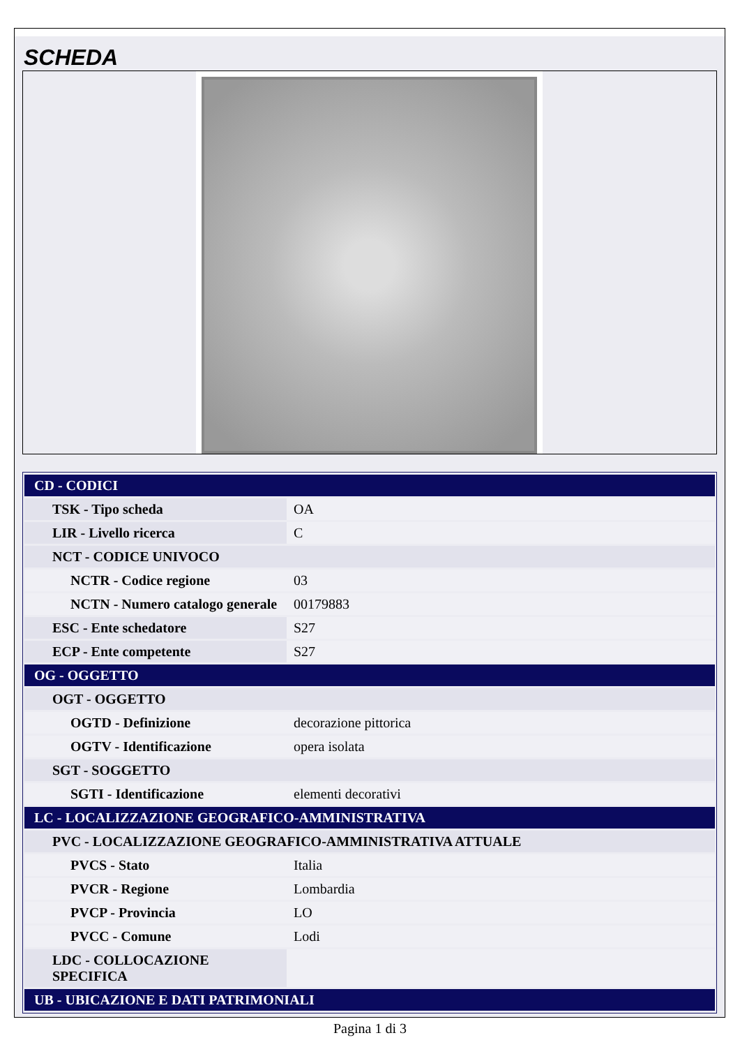SCHEDA
| CD - CODICI | |
| TSK - Tipo scheda | OA |
| LIR - Livello ricerca | C |
| NCT - CODICE UNIVOCO | |
| NCTR - Codice regione | 03 |
| NCTN - Numero catalogo generale | 00179883 |
| ESC - Ente schedatore | S27 |
| ECP - Ente competente | S27 |
| OG - OGGETTO | |
| OGT - OGGETTO | |
| OGTD - Definizione | decorazione pittorica |
| OGTV - Identificazione | opera isolata |
| SGT - SOGGETTO | |
| SGTI - Identificazione | elementi decorativi |
| LC - LOCALIZZAZIONE GEOGRAFICO-AMMINISTRATIVA | |
| PVC - LOCALIZZAZIONE GEOGRAFICO-AMMINISTRATIVA ATTUALE | |
| PVCS - Stato | Italia |
| PVCR - Regione | Lombardia |
| PVCP - Provincia | LO |
| PVCC - Comune | Lodi |
| LDC - COLLOCAZIONE SPECIFICA | |
| UB - UBICAZIONE E DATI PATRIMONIALI | |
Pagina 1 di 3